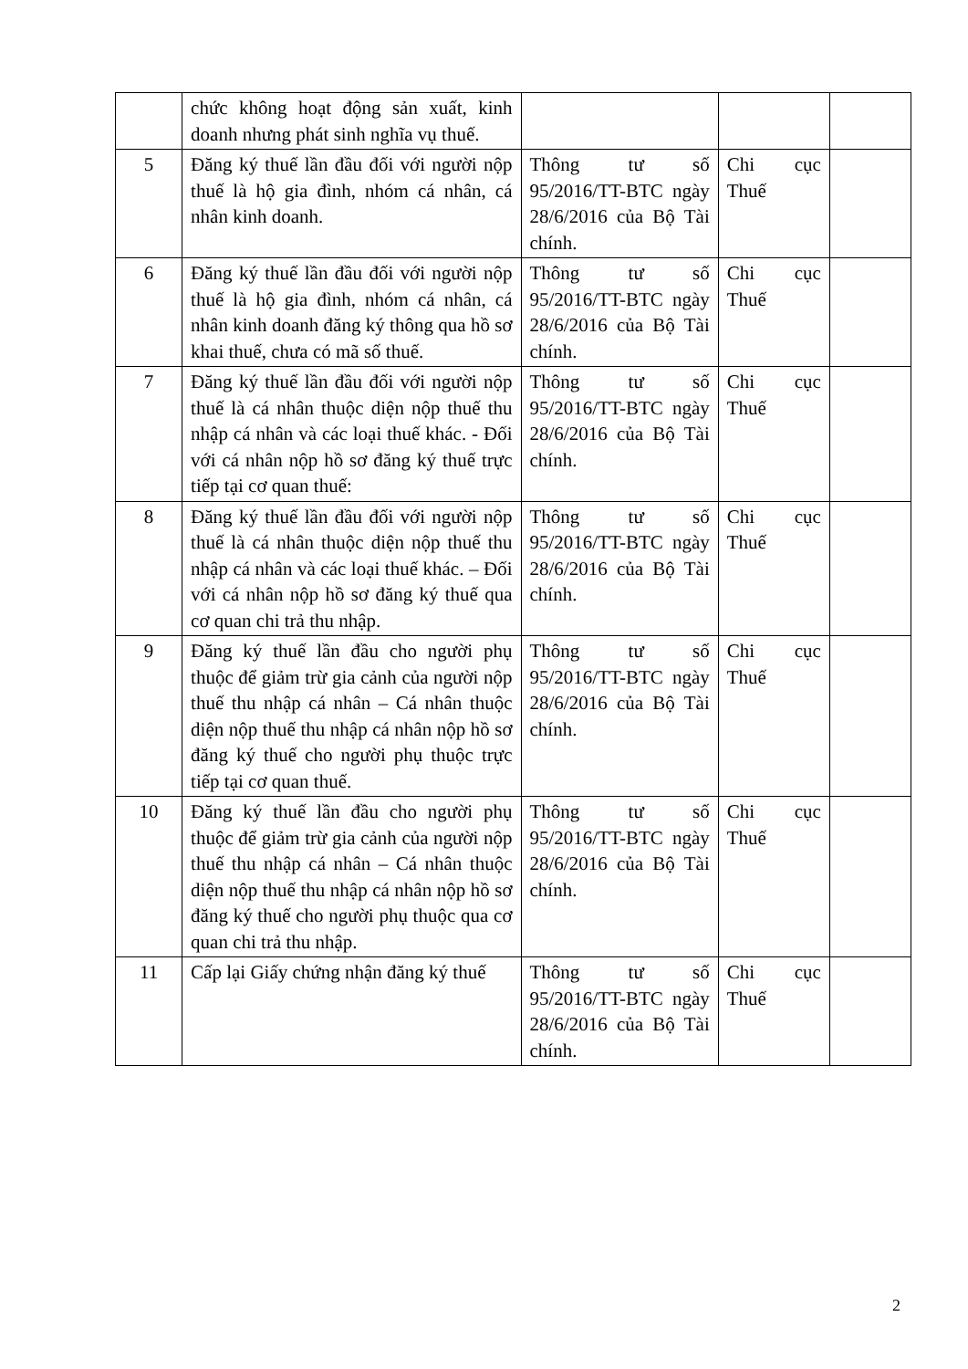| | chức không hoạt động sản xuất, kinh doanh nhưng phát sinh nghĩa vụ thuế. | | | |
| 5 | Đăng ký thuế lần đầu đối với người nộp thuế là hộ gia đình, nhóm cá nhân, cá nhân kinh doanh. | Thông tư số 95/2016/TT-BTC ngày 28/6/2016 của Bộ Tài chính. | Chi cục Thuế | |
| 6 | Đăng ký thuế lần đầu đối với người nộp thuế là hộ gia đình, nhóm cá nhân, cá nhân kinh doanh đăng ký thông qua hồ sơ khai thuế, chưa có mã số thuế. | Thông tư số 95/2016/TT-BTC ngày 28/6/2016 của Bộ Tài chính. | Chi cục Thuế | |
| 7 | Đăng ký thuế lần đầu đối với người nộp thuế là cá nhân thuộc diện nộp thuế thu nhập cá nhân và các loại thuế khác. - Đối với cá nhân nộp hồ sơ đăng ký thuế trực tiếp tại cơ quan thuế: | Thông tư số 95/2016/TT-BTC ngày 28/6/2016 của Bộ Tài chính. | Chi cục Thuế | |
| 8 | Đăng ký thuế lần đầu đối với người nộp thuế là cá nhân thuộc diện nộp thuế thu nhập cá nhân và các loại thuế khác. – Đối với cá nhân nộp hồ sơ đăng ký thuế qua cơ quan chi trả thu nhập. | Thông tư số 95/2016/TT-BTC ngày 28/6/2016 của Bộ Tài chính. | Chi cục Thuế | |
| 9 | Đăng ký thuế lần đầu cho người phụ thuộc để giảm trừ gia cảnh của người nộp thuế thu nhập cá nhân – Cá nhân thuộc diện nộp thuế thu nhập cá nhân nộp hồ sơ đăng ký thuế cho người phụ thuộc trực tiếp tại cơ quan thuế. | Thông tư số 95/2016/TT-BTC ngày 28/6/2016 của Bộ Tài chính. | Chi cục Thuế | |
| 10 | Đăng ký thuế lần đầu cho người phụ thuộc để giảm trừ gia cảnh của người nộp thuế thu nhập cá nhân – Cá nhân thuộc diện nộp thuế thu nhập cá nhân nộp hồ sơ đăng ký thuế cho người phụ thuộc qua cơ quan chi trả thu nhập. | Thông tư số 95/2016/TT-BTC ngày 28/6/2016 của Bộ Tài chính. | Chi cục Thuế | |
| 11 | Cấp lại Giấy chứng nhận đăng ký thuế | Thông tư số 95/2016/TT-BTC ngày 28/6/2016 của Bộ Tài chính. | Chi cục Thuế | |
2